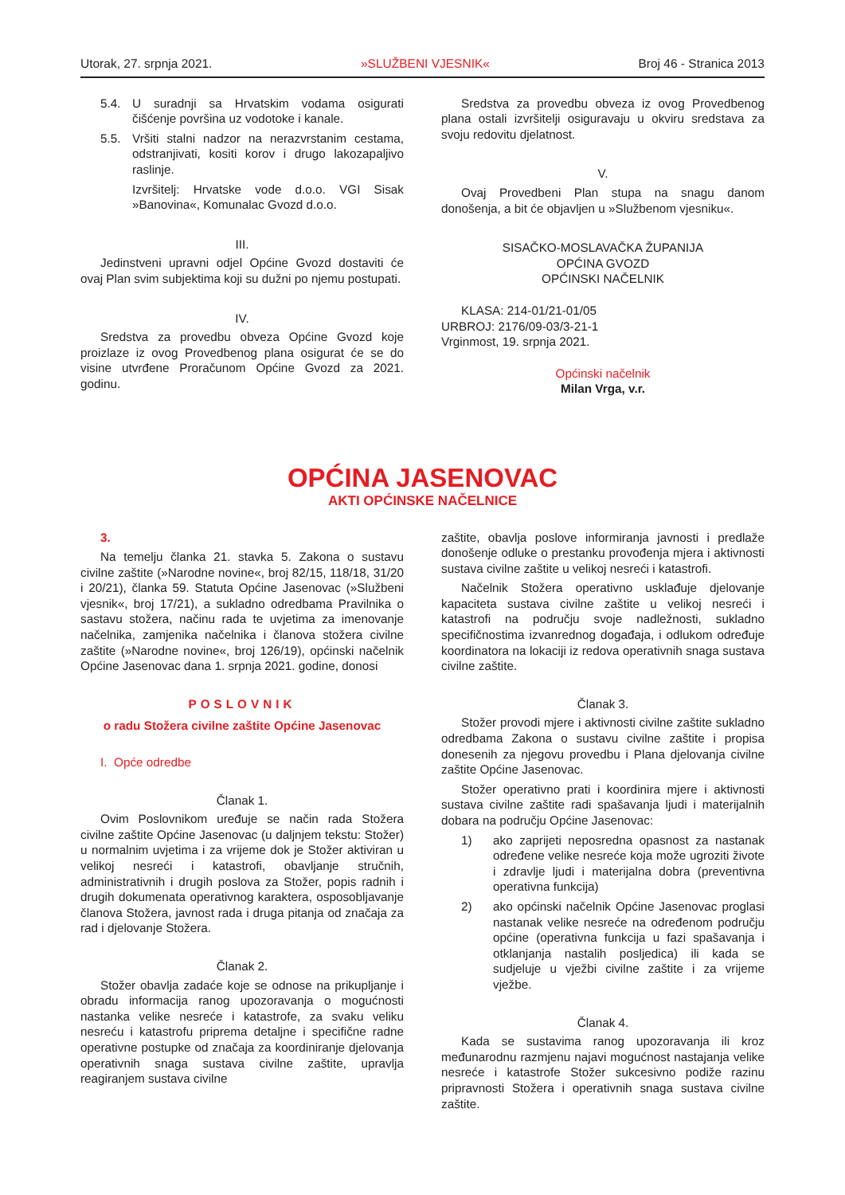Utorak, 27. srpnja 2021. »SLUŽBENI VJESNIK« Broj 46 - Stranica 2013
5.4. U suradnji sa Hrvatskim vodama osigurati čišćenje površina uz vodotoke i kanale.
5.5. Vršiti stalni nadzor na nerazvrstanim cestama, odstranjivati, kositi korov i drugo lakozapaljivo raslinje.
Izvršitelj: Hrvatske vode d.o.o. VGI Sisak »Banovina«, Komunalac Gvozd d.o.o.
III.
Jedinstveni upravni odjel Općine Gvozd dostaviti će ovaj Plan svim subjektima koji su dužni po njemu postupati.
IV.
Sredstva za provedbu obveza Općine Gvozd koje proizlaze iz ovog Provedbenog plana osigurat će se do visine utvrđene Proračunom Općine Gvozd za 2021. godinu.
Sredstva za provedbu obveza iz ovog Provedbenog plana ostali izvršitelji osiguravaju u okviru sredstava za svoju redovitu djelatnost.
V.
Ovaj Provedbeni Plan stupa na snagu danom donošenja, a bit će objavljen u »Službenom vjesniku«.
SISAČKO-MOSLAVAČKA ŽUPANIJA
OPĆINA GVOZD
OPĆINSKI NAČELNIK
KLASA: 214-01/21-01/05
URBROJ: 2176/09-03/3-21-1
Vrginmost, 19. srpnja 2021.
Općinski načelnik
Milan Vrga, v.r.
OPĆINA JASENOVAC
AKTI OPĆINSKE NAČELNICE
3.
Na temelju članka 21. stavka 5. Zakona o sustavu civilne zaštite (»Narodne novine«, broj 82/15, 118/18, 31/20 i 20/21), članka 59. Statuta Općine Jasenovac (»Službeni vjesnik«, broj 17/21), a sukladno odredbama Pravilnika o sastavu stožera, načinu rada te uvjetima za imenovanje načelnika, zamjenika načelnika i članova stožera civilne zaštite (»Narodne novine«, broj 126/19), općinski načelnik Općine Jasenovac dana 1. srpnja 2021. godine, donosi
POSLOVNIK
o radu Stožera civilne zaštite Općine Jasenovac
I. Opće odredbe
Članak 1.
Ovim Poslovnikom uređuje se način rada Stožera civilne zaštite Općine Jasenovac (u daljnjem tekstu: Stožer) u normalnim uvjetima i za vrijeme dok je Stožer aktiviran u velikoj nesreći i katastrofi, obavljanje stručnih, administrativnih i drugih poslova za Stožer, popis radnih i drugih dokumenata operativnog karaktera, osposobljavanje članova Stožera, javnost rada i druga pitanja od značaja za rad i djelovanje Stožera.
Članak 2.
Stožer obavlja zadaće koje se odnose na prikupljanje i obradu informacija ranog upozoravanja o mogućnosti nastanka velike nesreće i katastrofe, za svaku veliku nesreću i katastrofu priprema detaljne i specifične radne operativne postupke od značaja za koordiniranje djelovanja operativnih snaga sustava civilne zaštite, upravlja reagiranjem sustava civilne
zaštite, obavlja poslove informiranja javnosti i predlaže donošenje odluke o prestanku provođenja mjera i aktivnosti sustava civilne zaštite u velikoj nesreći i katastrofi.
Načelnik Stožera operativno usklađuje djelovanje kapaciteta sustava civilne zaštite u velikoj nesreći i katastrofi na području svoje nadležnosti, sukladno specifičnostima izvanrednog događaja, i odlukom određuje koordinatora na lokaciji iz redova operativnih snaga sustava civilne zaštite.
Članak 3.
Stožer provodi mjere i aktivnosti civilne zaštite sukladno odredbama Zakona o sustavu civilne zaštite i propisa donesenih za njegovu provedbu i Plana djelovanja civilne zaštite Općine Jasenovac.
Stožer operativno prati i koordinira mjere i aktivnosti sustava civilne zaštite radi spašavanja ljudi i materijalnih dobara na području Općine Jasenovac:
1) ako zaprijeti neposredna opasnost za nastanak određene velike nesreće koja može ugroziti živote i zdravlje ljudi i materijalna dobra (preventivna operativna funkcija)
2) ako općinski načelnik Općine Jasenovac proglasi nastanak velike nesreće na određenom području općine (operativna funkcija u fazi spašavanja i otklanjanja nastalih posljedica) ili kada se sudjeluje u vježbi civilne zaštite i za vrijeme vježbe.
Članak 4.
Kada se sustavima ranog upozoravanja ili kroz međunarodnu razmjenu najavi mogućnost nastajanja velike nesreće i katastrofe Stožer sukcesivno podiže razinu pripravnosti Stožera i operativnih snaga sustava civilne zaštite.